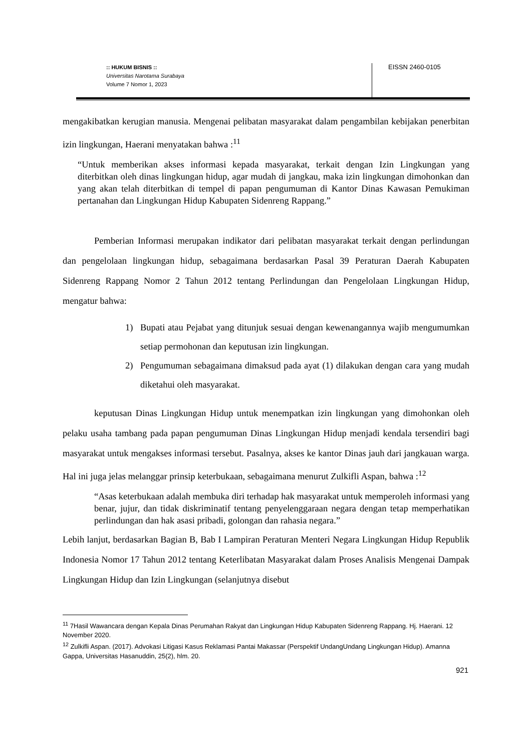:: HUKUM BISNIS ::
Universitas Narotama Surabaya
Volume 7 Nomor 1, 2023
EISSN 2460-0105
mengakibatkan kerugian manusia. Mengenai pelibatan masyarakat dalam pengambilan kebijakan penerbitan izin lingkungan, Haerani menyatakan bahwa :<sup>11</sup>
“Untuk memberikan akses informasi kepada masyarakat, terkait dengan Izin Lingkungan yang diterbitkan oleh dinas lingkungan hidup, agar mudah di jangkau, maka izin lingkungan dimohonkan dan yang akan telah diterbitkan di tempel di papan pengumuman di Kantor Dinas Kawasan Pemukiman pertanahan dan Lingkungan Hidup Kabupaten Sidenreng Rappang.”
Pemberian Informasi merupakan indikator dari pelibatan masyarakat terkait dengan perlindungan dan pengelolaan lingkungan hidup, sebagaimana berdasarkan Pasal 39 Peraturan Daerah Kabupaten Sidenreng Rappang Nomor 2 Tahun 2012 tentang Perlindungan dan Pengelolaan Lingkungan Hidup, mengatur bahwa:
1) Bupati atau Pejabat yang ditunjuk sesuai dengan kewenangannya wajib mengumumkan setiap permohonan dan keputusan izin lingkungan.
2) Pengumuman sebagaimana dimaksud pada ayat (1) dilakukan dengan cara yang mudah diketahui oleh masyarakat.
keputusan Dinas Lingkungan Hidup untuk menempatkan izin lingkungan yang dimohonkan oleh pelaku usaha tambang pada papan pengumuman Dinas Lingkungan Hidup menjadi kendala tersendiri bagi masyarakat untuk mengakses informasi tersebut. Pasalnya, akses ke kantor Dinas jauh dari jangkauan warga. Hal ini juga jelas melanggar prinsip keterbukaan, sebagaimana menurut Zulkifli Aspan, bahwa :<sup>12</sup>
“Asas keterbukaan adalah membuka diri terhadap hak masyarakat untuk memperoleh informasi yang benar, jujur, dan tidak diskriminatif tentang penyelenggaraan negara dengan tetap memperhatikan perlindungan dan hak asasi pribadi, golongan dan rahasia negara.”
Lebih lanjut, berdasarkan Bagian B, Bab I Lampiran Peraturan Menteri Negara Lingkungan Hidup Republik Indonesia Nomor 17 Tahun 2012 tentang Keterlibatan Masyarakat dalam Proses Analisis Mengenai Dampak Lingkungan Hidup dan Izin Lingkungan (selanjutnya disebut
<sup>11</sup> 7Hasil Wawancara dengan Kepala Dinas Perumahan Rakyat dan Lingkungan Hidup Kabupaten Sidenreng Rappang. Hj. Haerani. 12 November 2020.
<sup>12</sup> Zulkifli Aspan. (2017). Advokasi Litigasi Kasus Reklamasi Pantai Makassar (Perspektif UndangUndang Lingkungan Hidup). Amanna Gappa, Universitas Hasanuddin, 25(2), hlm. 20.
921